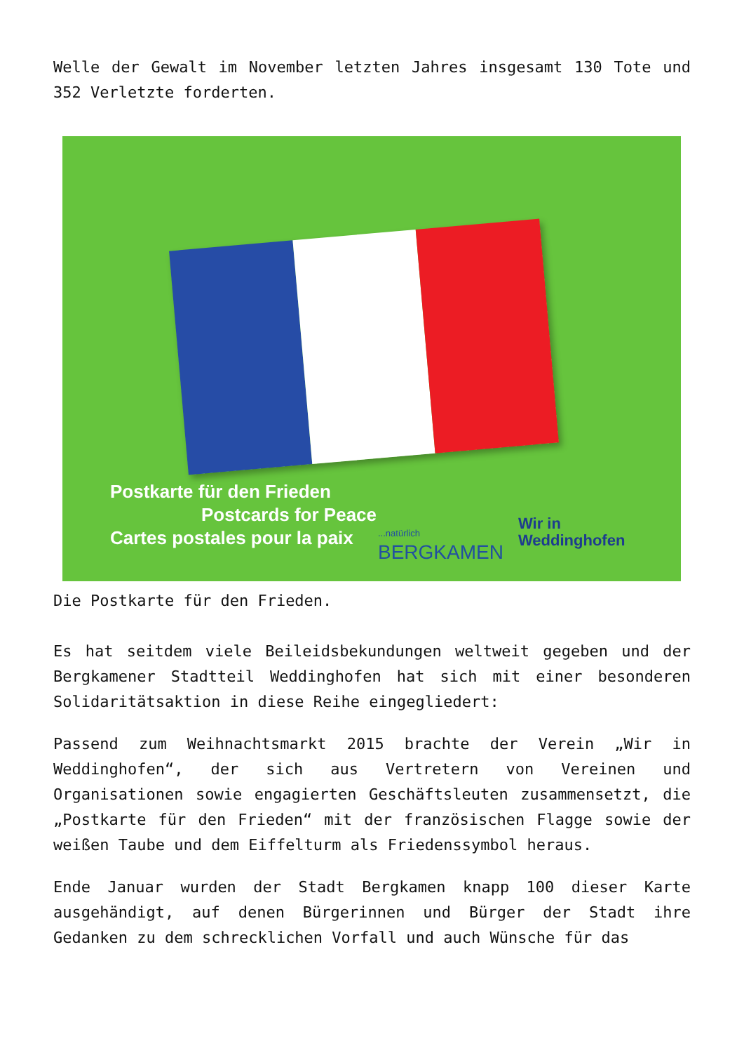Welle der Gewalt im November letzten Jahres insgesamt 130 Tote und 352 Verletzte forderten.
Postkarte für den Frieden
Postcards for Peace
Cartes postales pour la paix
...natürlich
BERGKAMEN
Wir in
Weddinghofen
Die Postkarte für den Frieden.
Es hat seitdem viele Beileidsbekundungen weltweit gegeben und der Bergkamener Stadtteil Weddinghofen hat sich mit einer besonderen Solidaritätsaktion in diese Reihe eingegliedert:
Passend zum Weihnachtsmarkt 2015 brachte der Verein „Wir in Weddinghofen“, der sich aus Vertretern von Vereinen und Organisationen sowie engagierten Geschäftsleuten zusammensetzt, die „Postkarte für den Frieden“ mit der französischen Flagge sowie der weißen Taube und dem Eiffelturm als Friedenssymbol heraus.
Ende Januar wurden der Stadt Bergkamen knapp 100 dieser Karte ausgehändigt, auf denen Bürgerinnen und Bürger der Stadt ihre Gedanken zu dem schrecklichen Vorfall und auch Wünsche für das